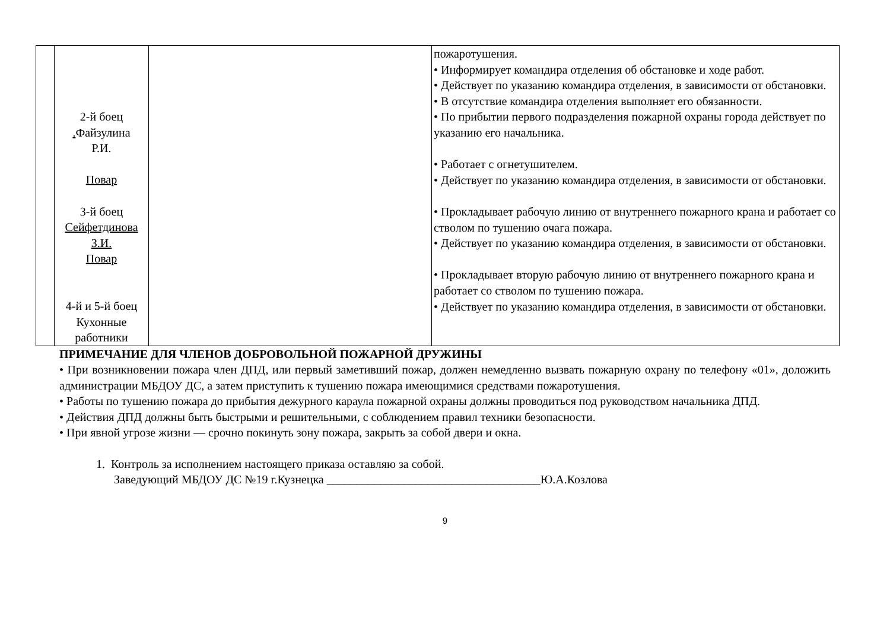| | 2-й боец . Файзулина Р.И. Повар 3-й боец Сейфетдинова З.И. Повар 4-й и 5-й боец Кухонные работники | | пожаротушения. • Информирует командира отделения об обстановке и ходе работ. • Действует по указанию командира отделения, в зависимости от обстановки. • В отсутствие командира отделения выполняет его обязанности. • По прибытии первого подразделения пожарной охраны города действует по указанию его начальника. • Работает с огнетушителем. • Действует по указанию командира отделения, в зависимости от обстановки. • Прокладывает рабочую линию от внутреннего пожарного крана и работает со стволом по тушению очага пожара. • Действует по указанию командира отделения, в зависимости от обстановки. • Прокладывает вторую рабочую линию от внутреннего пожарного крана и работает со стволом по тушению пожара. • Действует по указанию командира отделения, в зависимости от обстановки. |
ПРИМЕЧАНИЕ ДЛЯ ЧЛЕНОВ ДОБРОВОЛЬНОЙ ПОЖАРНОЙ ДРУЖИНЫ
• При возникновении пожара член ДПД, или первый заметивший пожар, должен немедленно вызвать пожарную охрану по телефону «01», доложить администрации МБДОУ ДС, а затем приступить к тушению пожара имеющимися средствами пожаротушения.
• Работы по тушению пожара до прибытия дежурного караула пожарной охраны должны проводиться под руководством начальника ДПД.
• Действия ДПД должны быть быстрыми и решительными, с соблюдением правил техники безопасности.
• При явной угрозе жизни — срочно покинуть зону пожара, закрыть за собой двери и окна.
1. Контроль за исполнением настоящего приказа оставляю за собой.
Заведующий МБДОУ ДС №19 г.Кузнецка ____________________________________Ю.А.Козлова
9